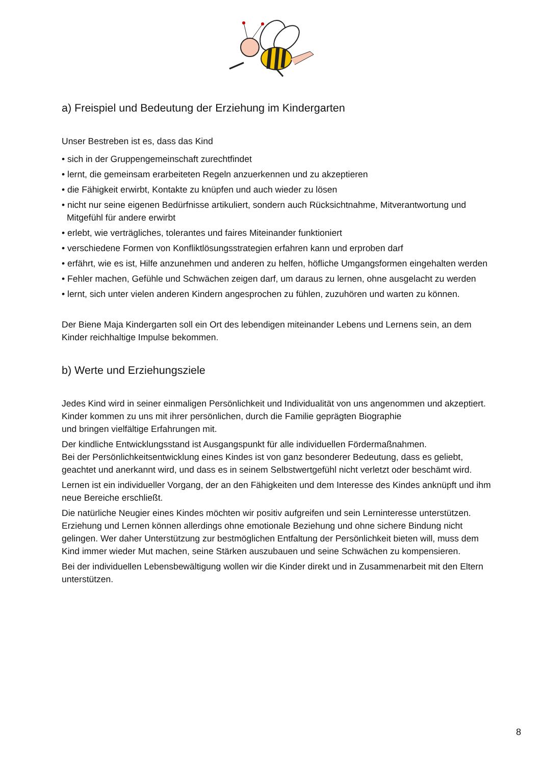a) Freispiel und Bedeutung der Erziehung im Kindergarten
Unser Bestreben ist es, dass das Kind
• sich in der Gruppengemeinschaft zurechtfindet
• lernt, die gemeinsam erarbeiteten Regeln anzuerkennen und zu akzeptieren
• die Fähigkeit erwirbt, Kontakte zu knüpfen und auch wieder zu lösen
• nicht nur seine eigenen Bedürfnisse artikuliert, sondern auch Rücksichtnahme, Mitverantwortung und Mitgefühl für andere erwirbt
• erlebt, wie verträgliches, tolerantes und faires Miteinander funktioniert
• verschiedene Formen von Konfliktlösungsstrategien erfahren kann und erproben darf
• erfährt, wie es ist, Hilfe anzunehmen und anderen zu helfen, höfliche Umgangsformen eingehalten werden
• Fehler machen, Gefühle und Schwächen zeigen darf, um daraus zu lernen, ohne ausgelacht zu werden
• lernt, sich unter vielen anderen Kindern angesprochen zu fühlen, zuzuhören und warten zu können.
Der Biene Maja Kindergarten soll ein Ort des lebendigen miteinander Lebens und Lernens sein, an dem Kinder reichhaltige Impulse bekommen.
b) Werte und Erziehungsziele
Jedes Kind wird in seiner einmaligen Persönlichkeit und Individualität von uns angenommen und akzeptiert. Kinder kommen zu uns mit ihrer persönlichen, durch die Familie geprägten Biographie
und bringen vielfältige Erfahrungen mit.
Der kindliche Entwicklungsstand ist Ausgangspunkt für alle individuellen Fördermaßnahmen.
Bei der Persönlichkeitsentwicklung eines Kindes ist von ganz besonderer Bedeutung, dass es geliebt, geachtet und anerkannt wird, und dass es in seinem Selbstwertgefühl nicht verletzt oder beschämt wird.
Lernen ist ein individueller Vorgang, der an den Fähigkeiten und dem Interesse des Kindes anknüpft und ihm neue Bereiche erschließt.
Die natürliche Neugier eines Kindes möchten wir positiv aufgreifen und sein Lerninteresse unterstützen. Erziehung und Lernen können allerdings ohne emotionale Beziehung und ohne sichere Bindung nicht gelingen. Wer daher Unterstützung zur bestmöglichen Entfaltung der Persönlichkeit bieten will, muss dem Kind immer wieder Mut machen, seine Stärken auszubauen und seine Schwächen zu kompensieren.
Bei der individuellen Lebensbewältigung wollen wir die Kinder direkt und in Zusammenarbeit mit den Eltern unterstützen.
8